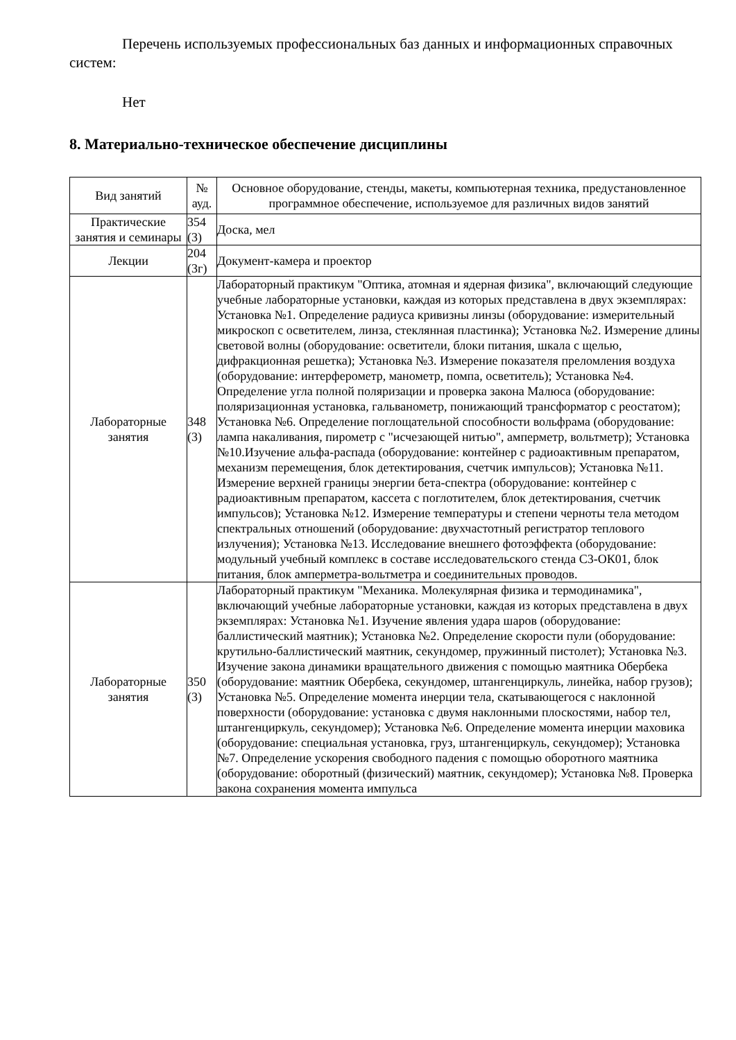Перечень используемых профессиональных баз данных и информационных справочных систем:
Нет
8. Материально-техническое обеспечение дисциплины
| Вид занятий | № ауд. | Основное оборудование, стенды, макеты, компьютерная техника, предустановленное программное обеспечение, используемое для различных видов занятий |
| --- | --- | --- |
| Практические занятия и семинары | 354 (3) | Доска, мел |
| Лекции | 204 (3г) | Документ-камера и проектор |
| Лабораторные занятия | 348 (3) | Лабораторный практикум "Оптика, атомная и ядерная физика", включающий следующие учебные лабораторные установки, каждая из которых представлена в двух экземплярах: Установка №1. Определение радиуса кривизны линзы (оборудование: измерительный микроскоп с осветителем, линза, стеклянная пластинка); Установка №2. Измерение длины световой волны (оборудование: осветители, блоки питания, шкала с щелью, дифракционная решетка); Установка №3. Измерение показателя преломления воздуха (оборудование: интерферометр, манометр, помпа, осветитель); Установка №4. Определение угла полной поляризации и проверка закона Малюса (оборудование: поляризационная установка, гальванометр, понижающий трансформатор с реостатом); Установка №6. Определение поглощательной способности вольфрама (оборудование: лампа накаливания, пирометр с "исчезающей нитью", амперметр, вольтметр); Установка №10.Изучение альфа-распада (оборудование: контейнер с радиоактивным препаратом, механизм перемещения, блок детектирования, счетчик импульсов); Установка №11. Измерение верхней границы энергии бета-спектра (оборудование: контейнер с радиоактивным препаратом, кассета с поглотителем, блок детектирования, счетчик импульсов); Установка №12. Измерение температуры и степени черноты тела методом спектральных отношений (оборудование: двухчастотный регистратор теплового излучения); Установка №13. Исследование внешнего фотоэффекта (оборудование: модульный учебный комплекс в составе исследовательского стенда С3-ОК01, блок питания, блок амперметра-вольтметра и соединительных проводов. |
| Лабораторные занятия | 350 (3) | Лабораторный практикум "Механика. Молекулярная физика и термодинамика", включающий учебные лабораторные установки, каждая из которых представлена в двух экземплярах: Установка №1. Изучение явления удара шаров (оборудование: баллистический маятник); Установка №2. Определение скорости пули (оборудование: крутильно-баллистический маятник, секундомер, пружинный пистолет); Установка №3. Изучение закона динамики вращательного движения с помощью маятника Обербека (оборудование: маятник Обербека, секундомер, штангенциркуль, линейка, набор грузов); Установка №5. Определение момента инерции тела, скатывающегося с наклонной поверхности (оборудование: установка с двумя наклонными плоскостями, набор тел, штангенциркуль, секундомер); Установка №6. Определение момента инерции маховика (оборудование: специальная установка, груз, штангенциркуль, секундомер); Установка №7. Определение ускорения свободного падения с помощью оборотного маятника (оборудование: оборотный (физический) маятник, секундомер); Установка №8. Проверка закона сохранения момента импульса |